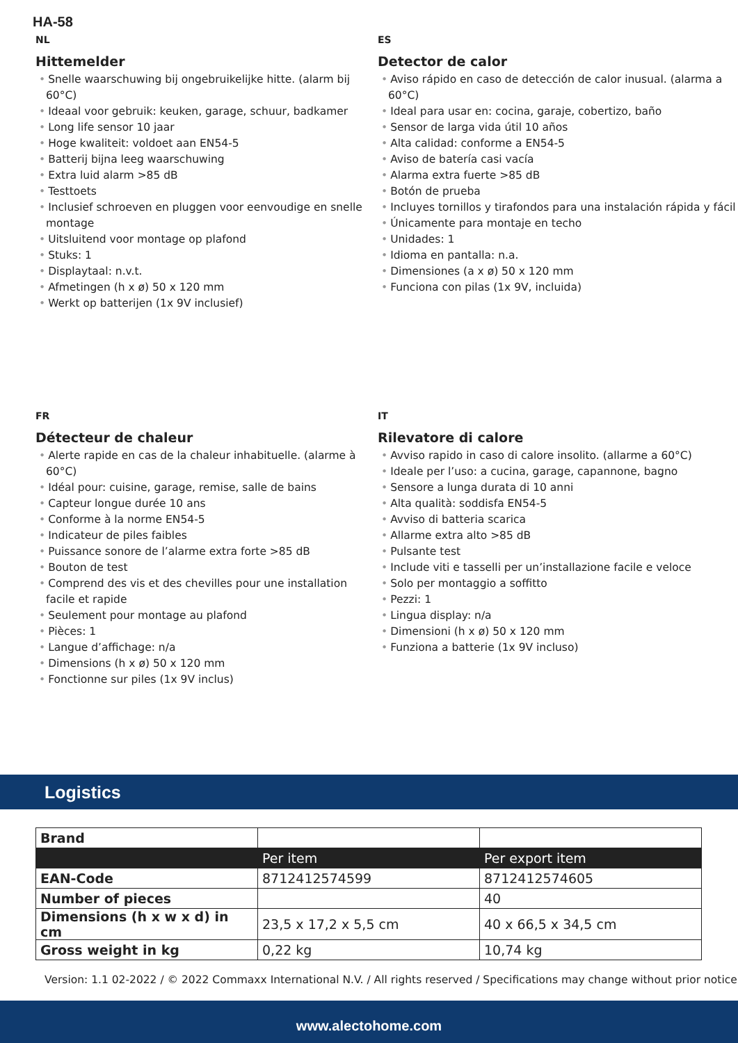HA-58
NL
Hittemelder
• Snelle waarschuwing bij ongebruikelijke hitte. (alarm bij 60°C)
• Ideaal voor gebruik: keuken, garage, schuur, badkamer
• Long life sensor 10 jaar
• Hoge kwaliteit: voldoet aan EN54-5
• Batterij bijna leeg waarschuwing
• Extra luid alarm >85 dB
• Testtoets
• Inclusief schroeven en pluggen voor eenvoudige en snelle montage
• Uitsluitend voor montage op plafond
• Stuks: 1
• Displaytaal: n.v.t.
• Afmetingen (h x ø) 50 x 120 mm
• Werkt op batterijen (1x 9V inclusief)
ES
Detector de calor
• Aviso rápido en caso de detección de calor inusual. (alarma a 60°C)
• Ideal para usar en: cocina, garaje, cobertizo, baño
• Sensor de larga vida útil 10 años
• Alta calidad: conforme a EN54-5
• Aviso de batería casi vacía
• Alarma extra fuerte >85 dB
• Botón de prueba
• Incluyes tornillos y tirafondos para una instalación rápida y fácil
• Únicamente para montaje en techo
• Unidades: 1
• Idioma en pantalla: n.a.
• Dimensiones (a x ø) 50 x 120 mm
• Funciona con pilas (1x 9V, incluida)
FR
Détecteur de chaleur
• Alerte rapide en cas de la chaleur inhabituelle. (alarme à 60°C)
• Idéal pour: cuisine, garage, remise, salle de bains
• Capteur longue durée 10 ans
• Conforme à la norme EN54-5
• Indicateur de piles faibles
• Puissance sonore de l’alarme extra forte >85 dB
• Bouton de test
• Comprend des vis et des chevilles pour une installation facile et rapide
• Seulement pour montage au plafond
• Pièces: 1
• Langue d’affichage: n/a
• Dimensions (h x ø) 50 x 120 mm
• Fonctionne sur piles (1x 9V inclus)
IT
Rilevatore di calore
• Avviso rapido in caso di calore insolito. (allarme a 60°C)
• Ideale per l’uso: a cucina, garage, capannone, bagno
• Sensore a lunga durata di 10 anni
• Alta qualità: soddisfa EN54-5
• Avviso di batteria scarica
• Allarme extra alto >85 dB
• Pulsante test
• Include viti e tasselli per un’installazione facile e veloce
• Solo per montaggio a soffitto
• Pezzi: 1
• Lingua display: n/a
• Dimensioni (h x ø) 50 x 120 mm
• Funziona a batterie (1x 9V incluso)
Logistics
| Brand | | |
| | Per item | Per export item |
| EAN-Code | 8712412574599 | 8712412574605 |
| Number of pieces | | 40 |
| Dimensions (h x w x d) in cm | 23,5 x 17,2 x 5,5 cm | 40 x 66,5 x 34,5 cm |
| Gross weight in kg | 0,22 kg | 10,74 kg |
Version: 1.1 02-2022 / © 2022 Commaxx International N.V. / All rights reserved / Specifications may change without prior notice
www.alectohome.com